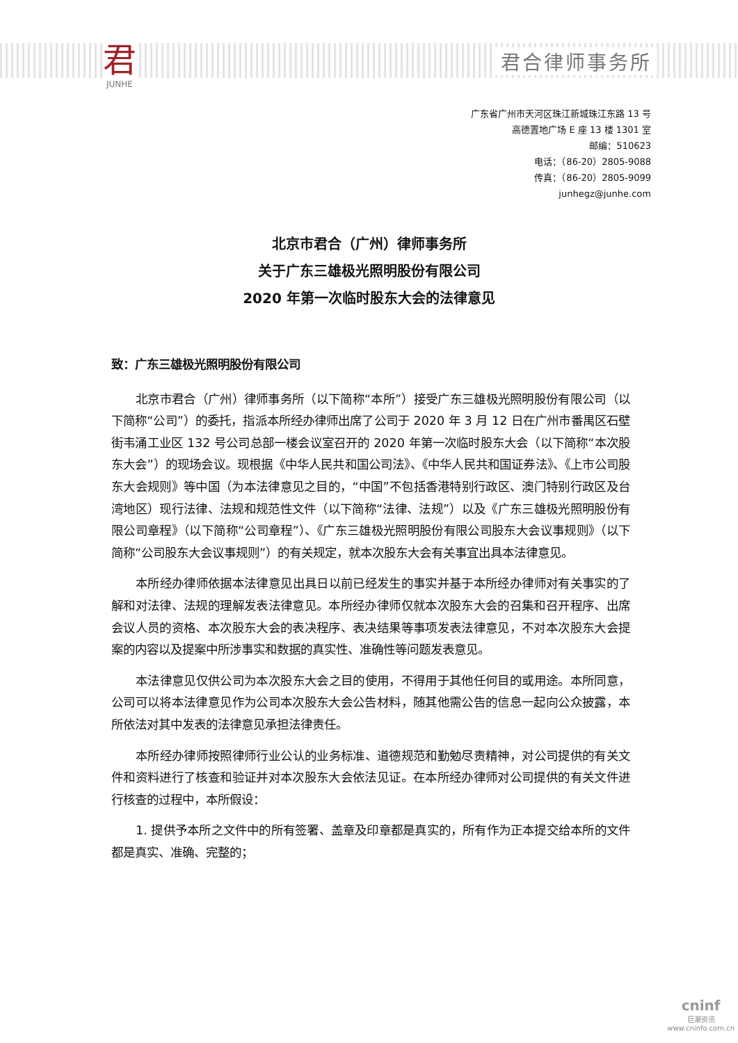君
JUNHE
君合律师事务所
广东省广州市天河区珠江新城珠江东路 13 号
高德置地广场 E 座 13 楼 1301 室
邮编：510623
电话：（86-20）2805-9088
传真：（86-20）2805-9099
junhegz@junhe.com
北京市君合（广州）律师事务所
关于广东三雄极光照明股份有限公司
2020 年第一次临时股东大会的法律意见
致：广东三雄极光照明股份有限公司
北京市君合（广州）律师事务所（以下简称“本所”）接受广东三雄极光照明股份有限公司（以下简称“公司”）的委托，指派本所经办律师出席了公司于 2020 年 3 月 12 日在广州市番禺区石壁街韦涌工业区 132 号公司总部一楼会议室召开的 2020 年第一次临时股东大会（以下简称“本次股东大会”）的现场会议。现根据《中华人民共和国公司法》、《中华人民共和国证券法》、《上市公司股东大会规则》等中国（为本法律意见之目的，“中国”不包括香港特别行政区、澳门特别行政区及台湾地区）现行法律、法规和规范性文件（以下简称“法律、法规”）以及《广东三雄极光照明股份有限公司章程》（以下简称“公司章程”）、《广东三雄极光照明股份有限公司股东大会议事规则》（以下简称“公司股东大会议事规则”）的有关规定，就本次股东大会有关事宜出具本法律意见。
本所经办律师依据本法律意见出具日以前已经发生的事实并基于本所经办律师对有关事实的了解和对法律、法规的理解发表法律意见。本所经办律师仅就本次股东大会的召集和召开程序、出席会议人员的资格、本次股东大会的表决程序、表决结果等事项发表法律意见，不对本次股东大会提案的内容以及提案中所涉事实和数据的真实性、准确性等问题发表意见。
本法律意见仅供公司为本次股东大会之目的使用，不得用于其他任何目的或用途。本所同意，公司可以将本法律意见作为公司本次股东大会公告材料，随其他需公告的信息一起向公众披露，本所依法对其中发表的法律意见承担法律责任。
本所经办律师按照律师行业公认的业务标准、道德规范和勤勉尽责精神，对公司提供的有关文件和资料进行了核查和验证并对本次股东大会依法见证。在本所经办律师对公司提供的有关文件进行核查的过程中，本所假设：
1. 提供予本所之文件中的所有签署、盖章及印章都是真实的，所有作为正本提交给本所的文件都是真实、准确、完整的；
cninf
巨潮资讯
www.cninfo.com.cn